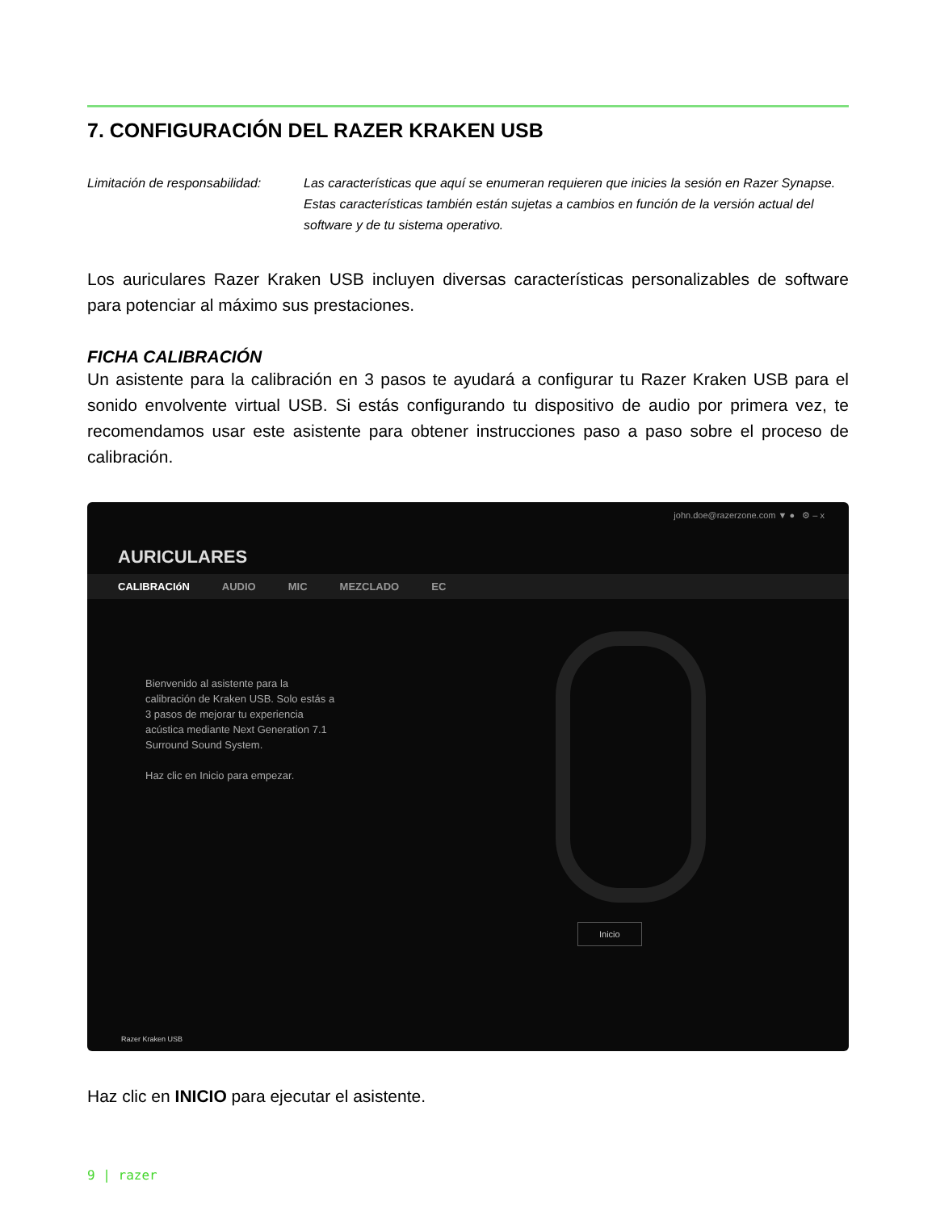7. CONFIGURACIÓN DEL RAZER KRAKEN USB
Limitación de responsabilidad:
Las características que aquí se enumeran requieren que inicies la sesión en Razer Synapse. Estas características también están sujetas a cambios en función de la versión actual del software y de tu sistema operativo.
Los auriculares Razer Kraken USB incluyen diversas características personalizables de software para potenciar al máximo sus prestaciones.
FICHA CALIBRACIÓN
Un asistente para la calibración en 3 pasos te ayudará a configurar tu Razer Kraken USB para el sonido envolvente virtual USB. Si estás configurando tu dispositivo de audio por primera vez, te recomendamos usar este asistente para obtener instrucciones paso a paso sobre el proceso de calibración.
john.doe@razerzone.com ▼ ● ⚙ – x
AURICULARES
CALIBRACIóN AUDIO MIC MEZCLADO EC
Bienvenido al asistente para la calibración de Kraken USB. Solo estás a 3 pasos de mejorar tu experiencia acústica mediante Next Generation 7.1 Surround Sound System.
Haz clic en Inicio para empezar.
Inicio
Razer Kraken USB
Haz clic en INICIO para ejecutar el asistente.
9 | razer